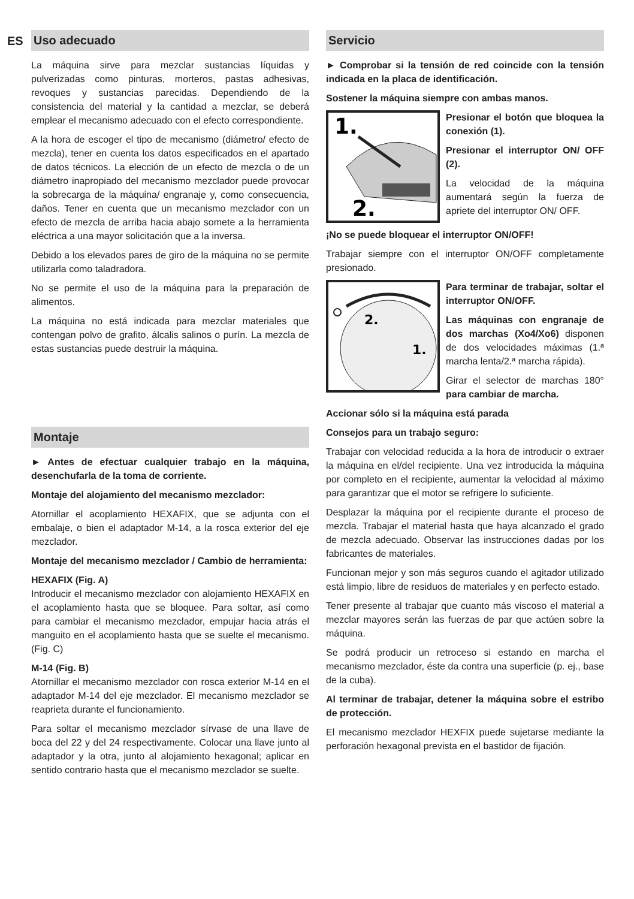ES
Uso adecuado
La máquina sirve para mezclar sustancias líquidas y pulverizadas como pinturas, morteros, pastas adhesivas, revoques y sustancias parecidas. Dependiendo de la consistencia del material y la cantidad a mezclar, se deberá emplear el mecanismo adecuado con el efecto correspondiente.
A la hora de escoger el tipo de mecanismo (diámetro/ efecto de mezcla), tener en cuenta los datos especificados en el apartado de datos técnicos. La elección de un efecto de mezcla o de un diámetro inapropiado del mecanismo mezclador puede provocar la sobrecarga de la máquina/ engranaje y, como consecuencia, daños. Tener en cuenta que un mecanismo mezclador con un efecto de mezcla de arriba hacia abajo somete a la herramienta eléctrica a una mayor solicitación que a la inversa.
Debido a los elevados pares de giro de la máquina no se permite utilizarla como taladradora.
No se permite el uso de la máquina para la preparación de alimentos.
La máquina no está indicada para mezclar materiales que contengan polvo de grafito, álcalis salinos o purín. La mezcla de estas sustancias puede destruir la máquina.
Montaje
► Antes de efectuar cualquier trabajo en la máquina, desenchufarla de la toma de corriente.
Montaje del alojamiento del mecanismo mezclador:
Atornillar el acoplamiento HEXAFIX, que se adjunta con el embalaje, o bien el adaptador M-14, a la rosca exterior del eje mezclador.
Montaje del mecanismo mezclador / Cambio de herramienta:
HEXAFIX (Fig. A)
Introducir el mecanismo mezclador con alojamiento HEXAFIX en el acoplamiento hasta que se bloquee. Para soltar, así como para cambiar el mecanismo mezclador, empujar hacia atrás el manguito en el acoplamiento hasta que se suelte el mecanismo. (Fig. C)
M-14 (Fig. B)
Atornillar el mecanismo mezclador con rosca exterior M-14 en el adaptador M-14 del eje mezclador. El mecanismo mezclador se reaprieta durante el funcionamiento.
Para soltar el mecanismo mezclador sírvase de una llave de boca del 22 y del 24 respectivamente. Colocar una llave junto al adaptador y la otra, junto al alojamiento hexagonal; aplicar en sentido contrario hasta que el mecanismo mezclador se suelte.
Servicio
► Comprobar si la tensión de red coincide con la tensión indicada en la placa de identificación.
Sostener la máquina siempre con ambas manos.
1.
2.
Presionar el botón que bloquea la conexión (1).
Presionar el interruptor ON/ OFF (2).
La velocidad de la máquina aumentará según la fuerza de apriete del interruptor ON/ OFF.
¡No se puede bloquear el interruptor ON/OFF!
Trabajar siempre con el interruptor ON/OFF completamente presionado.
2.
1.
Para terminar de trabajar, soltar el interruptor ON/OFF.
Las máquinas con engranaje de dos marchas (Xo4/Xo6) disponen de dos velocidades máximas (1.ª marcha lenta/2.ª marcha rápida).
Girar el selector de marchas 180° para cambiar de marcha.
Accionar sólo si la máquina está parada
Consejos para un trabajo seguro:
Trabajar con velocidad reducida a la hora de introducir o extraer la máquina en el/del recipiente. Una vez introducida la máquina por completo en el recipiente, aumentar la velocidad al máximo para garantizar que el motor se refrigere lo suficiente.
Desplazar la máquina por el recipiente durante el proceso de mezcla. Trabajar el material hasta que haya alcanzado el grado de mezcla adecuado. Observar las instrucciones dadas por los fabricantes de materiales.
Funcionan mejor y son más seguros cuando el agitador utilizado está limpio, libre de residuos de materiales y en perfecto estado.
Tener presente al trabajar que cuanto más viscoso el material a mezclar mayores serán las fuerzas de par que actúen sobre la máquina.
Se podrá producir un retroceso si estando en marcha el mecanismo mezclador, éste da contra una superficie (p. ej., base de la cuba).
Al terminar de trabajar, detener la máquina sobre el estribo de protección.
El mecanismo mezclador HEXFIX puede sujetarse mediante la perforación hexagonal prevista en el bastidor de fijación.